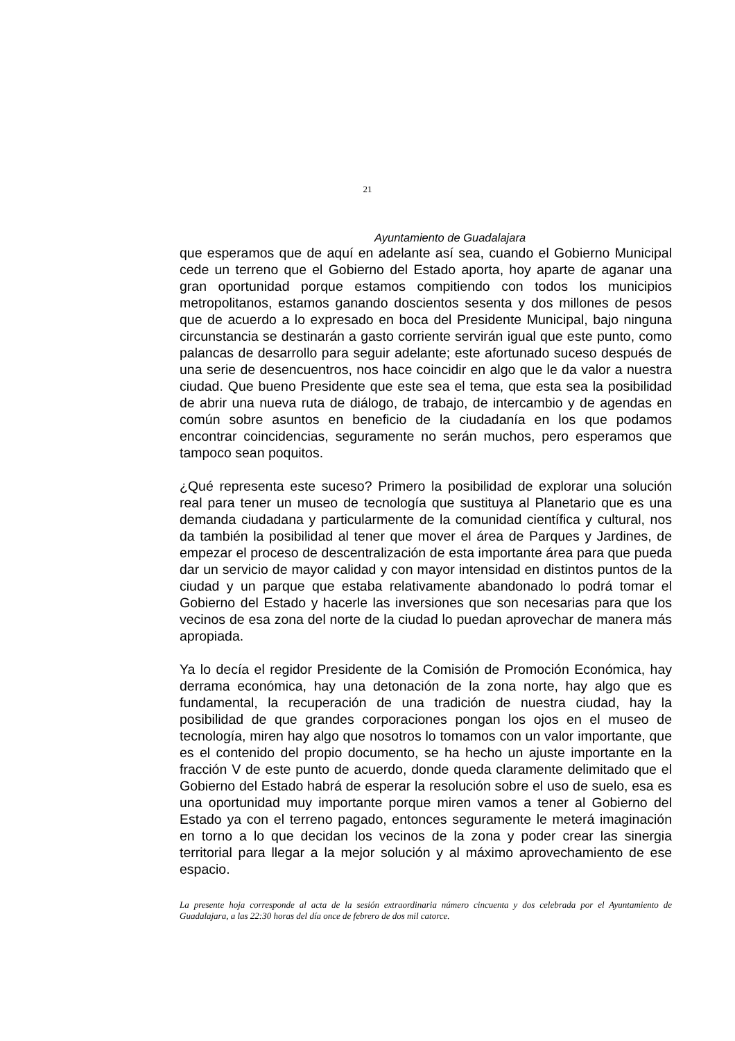21
Ayuntamiento de Guadalajara
que esperamos que de aquí en adelante así sea, cuando el Gobierno Municipal cede un terreno que el Gobierno del Estado aporta, hoy aparte de aganar una gran oportunidad porque estamos compitiendo con todos los municipios metropolitanos, estamos ganando doscientos sesenta y dos millones de pesos que de acuerdo a lo expresado en boca del Presidente Municipal, bajo ninguna circunstancia se destinarán a gasto corriente servirán igual que este punto, como palancas de desarrollo para seguir adelante; este afortunado suceso después de una serie de desencuentros, nos hace coincidir en algo que le da valor a nuestra ciudad. Que bueno Presidente que este sea el tema, que esta sea la posibilidad de abrir una nueva ruta de diálogo, de trabajo, de intercambio y de agendas en común sobre asuntos en beneficio de la ciudadanía en los que podamos encontrar coincidencias, seguramente no serán muchos, pero esperamos que tampoco sean poquitos.
¿Qué representa este suceso? Primero la posibilidad de explorar una solución real para tener un museo de tecnología que sustituya al Planetario que es una demanda ciudadana y particularmente de la comunidad científica y cultural, nos da también la posibilidad al tener que mover el área de Parques y Jardines, de empezar el proceso de descentralización de esta importante área para que pueda dar un servicio de mayor calidad y con mayor intensidad en distintos puntos de la ciudad y un parque que estaba relativamente abandonado lo podrá tomar el Gobierno del Estado y hacerle las inversiones que son necesarias para que los vecinos de esa zona del norte de la ciudad lo puedan aprovechar de manera más apropiada.
Ya lo decía el regidor Presidente de la Comisión de Promoción Económica, hay derrama económica, hay una detonación de la zona norte, hay algo que es fundamental, la recuperación de una tradición de nuestra ciudad, hay la posibilidad de que grandes corporaciones pongan los ojos en el museo de tecnología, miren hay algo que nosotros lo tomamos con un valor importante, que es el contenido del propio documento, se ha hecho un ajuste importante en la fracción V de este punto de acuerdo, donde queda claramente delimitado que el Gobierno del Estado habrá de esperar la resolución sobre el uso de suelo, esa es una oportunidad muy importante porque miren vamos a tener al Gobierno del Estado ya con el terreno pagado, entonces seguramente le meterá imaginación en torno a lo que decidan los vecinos de la zona y poder crear las sinergia territorial para llegar a la mejor solución y al máximo aprovechamiento de ese espacio.
La presente hoja corresponde al acta de la sesión extraordinaria número cincuenta y dos celebrada por el Ayuntamiento de Guadalajara, a las 22:30 horas del día once de febrero de dos mil catorce.